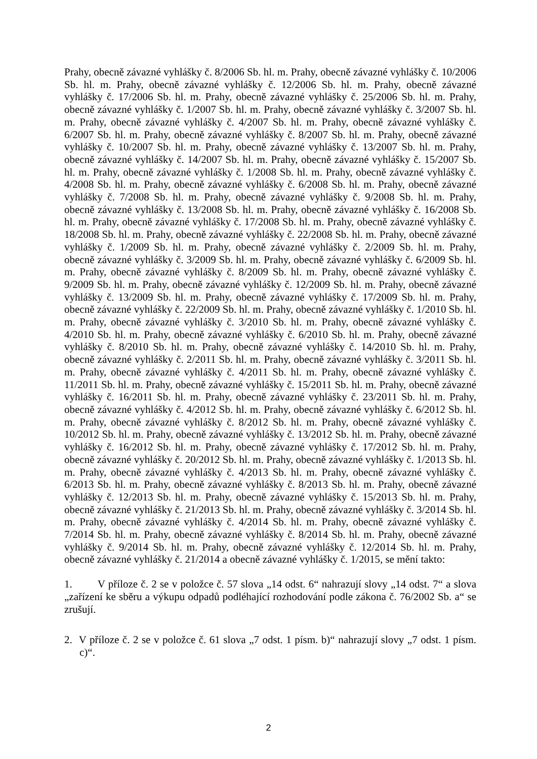Prahy, obecně závazné vyhlášky č. 8/2006 Sb. hl. m. Prahy, obecně závazné vyhlášky č. 10/2006 Sb. hl. m. Prahy, obecně závazné vyhlášky č. 12/2006 Sb. hl. m. Prahy, obecně závazné vyhlášky č. 17/2006 Sb. hl. m. Prahy, obecně závazné vyhlášky č. 25/2006 Sb. hl. m. Prahy, obecně závazné vyhlášky č. 1/2007 Sb. hl. m. Prahy, obecně závazné vyhlášky č. 3/2007 Sb. hl. m. Prahy, obecně závazné vyhlášky č. 4/2007 Sb. hl. m. Prahy, obecně závazné vyhlášky č. 6/2007 Sb. hl. m. Prahy, obecně závazné vyhlášky č. 8/2007 Sb. hl. m. Prahy, obecně závazné vyhlášky č. 10/2007 Sb. hl. m. Prahy, obecně závazné vyhlášky č. 13/2007 Sb. hl. m. Prahy, obecně závazné vyhlášky č. 14/2007 Sb. hl. m. Prahy, obecně závazné vyhlášky č. 15/2007 Sb. hl. m. Prahy, obecně závazné vyhlášky č. 1/2008 Sb. hl. m. Prahy, obecně závazné vyhlášky č. 4/2008 Sb. hl. m. Prahy, obecně závazné vyhlášky č. 6/2008 Sb. hl. m. Prahy, obecně závazné vyhlášky č. 7/2008 Sb. hl. m. Prahy, obecně závazné vyhlášky č. 9/2008 Sb. hl. m. Prahy, obecně závazné vyhlášky č. 13/2008 Sb. hl. m. Prahy, obecně závazné vyhlášky č. 16/2008 Sb. hl. m. Prahy, obecně závazné vyhlášky č. 17/2008 Sb. hl. m. Prahy, obecně závazné vyhlášky č. 18/2008 Sb. hl. m. Prahy, obecně závazné vyhlášky č. 22/2008 Sb. hl. m. Prahy, obecně závazné vyhlášky č. 1/2009 Sb. hl. m. Prahy, obecně závazné vyhlášky č. 2/2009 Sb. hl. m. Prahy, obecně závazné vyhlášky č. 3/2009 Sb. hl. m. Prahy, obecně závazné vyhlášky č. 6/2009 Sb. hl. m. Prahy, obecně závazné vyhlášky č. 8/2009 Sb. hl. m. Prahy, obecně závazné vyhlášky č. 9/2009 Sb. hl. m. Prahy, obecně závazné vyhlášky č. 12/2009 Sb. hl. m. Prahy, obecně závazné vyhlášky č. 13/2009 Sb. hl. m. Prahy, obecně závazné vyhlášky č. 17/2009 Sb. hl. m. Prahy, obecně závazné vyhlášky č. 22/2009 Sb. hl. m. Prahy, obecně závazné vyhlášky č. 1/2010 Sb. hl. m. Prahy, obecně závazné vyhlášky č. 3/2010 Sb. hl. m. Prahy, obecně závazné vyhlášky č. 4/2010 Sb. hl. m. Prahy, obecně závazné vyhlášky č. 6/2010 Sb. hl. m. Prahy, obecně závazné vyhlášky č. 8/2010 Sb. hl. m. Prahy, obecně závazné vyhlášky č. 14/2010 Sb. hl. m. Prahy, obecně závazné vyhlášky č. 2/2011 Sb. hl. m. Prahy, obecně závazné vyhlášky č. 3/2011 Sb. hl. m. Prahy, obecně závazné vyhlášky č. 4/2011 Sb. hl. m. Prahy, obecně závazné vyhlášky č. 11/2011 Sb. hl. m. Prahy, obecně závazné vyhlášky č. 15/2011 Sb. hl. m. Prahy, obecně závazné vyhlášky č. 16/2011 Sb. hl. m. Prahy, obecně závazné vyhlášky č. 23/2011 Sb. hl. m. Prahy, obecně závazné vyhlášky č. 4/2012 Sb. hl. m. Prahy, obecně závazné vyhlášky č. 6/2012 Sb. hl. m. Prahy, obecně závazné vyhlášky č. 8/2012 Sb. hl. m. Prahy, obecně závazné vyhlášky č. 10/2012 Sb. hl. m. Prahy, obecně závazné vyhlášky č. 13/2012 Sb. hl. m. Prahy, obecně závazné vyhlášky č. 16/2012 Sb. hl. m. Prahy, obecně závazné vyhlášky č. 17/2012 Sb. hl. m. Prahy, obecně závazné vyhlášky č. 20/2012 Sb. hl. m. Prahy, obecně závazné vyhlášky č. 1/2013 Sb. hl. m. Prahy, obecně závazné vyhlášky č. 4/2013 Sb. hl. m. Prahy, obecně závazné vyhlášky č. 6/2013 Sb. hl. m. Prahy, obecně závazné vyhlášky č. 8/2013 Sb. hl. m. Prahy, obecně závazné vyhlášky č. 12/2013 Sb. hl. m. Prahy, obecně závazné vyhlášky č. 15/2013 Sb. hl. m. Prahy, obecně závazné vyhlášky č. 21/2013 Sb. hl. m. Prahy, obecně závazné vyhlášky č. 3/2014 Sb. hl. m. Prahy, obecně závazné vyhlášky č. 4/2014 Sb. hl. m. Prahy, obecně závazné vyhlášky č. 7/2014 Sb. hl. m. Prahy, obecně závazné vyhlášky č. 8/2014 Sb. hl. m. Prahy, obecně závazné vyhlášky č. 9/2014 Sb. hl. m. Prahy, obecně závazné vyhlášky č. 12/2014 Sb. hl. m. Prahy, obecně závazné vyhlášky č. 21/2014 a obecně závazné vyhlášky č. 1/2015, se mění takto:
1. V příloze č. 2 se v položce č. 57 slova „14 odst. 6“ nahrazují slovy „14 odst. 7“ a slova „zařízení ke sběru a výkupu odpadů podléhající rozhodování podle zákona č. 76/2002 Sb. a“ se zrušují.
2. V příloze č. 2 se v položce č. 61 slova „7 odst. 1 písm. b)“ nahrazují slovy „7 odst. 1 písm. c)“.
2